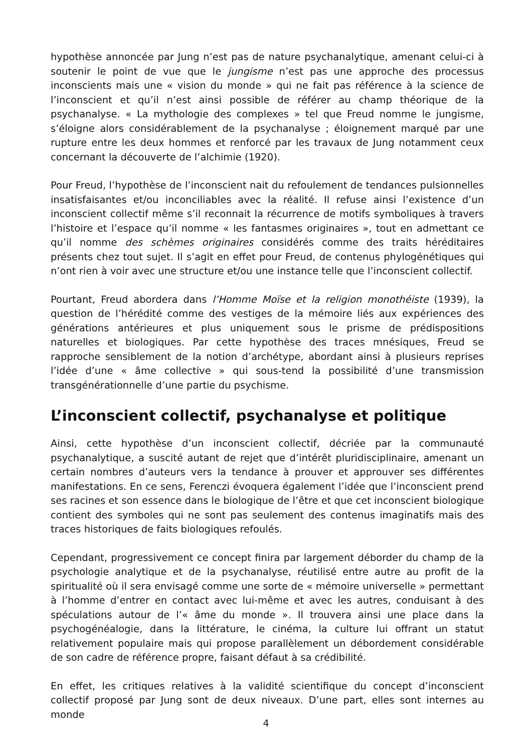hypothèse annoncée par Jung n’est pas de nature psychanalytique, amenant celui-ci à soutenir le point de vue que le jungisme n’est pas une approche des processus inconscients mais une « vision du monde » qui ne fait pas référence à la science de l’inconscient et qu’il n’est ainsi possible de référer au champ théorique de la psychanalyse. « La mythologie des complexes » tel que Freud nomme le jungisme, s’éloigne alors considérablement de la psychanalyse ; éloignement marqué par une rupture entre les deux hommes et renforcé par les travaux de Jung notamment ceux concernant la découverte de l’alchimie (1920).
Pour Freud, l’hypothèse de l’inconscient nait du refoulement de tendances pulsionnelles insatisfaisantes et/ou inconciliables avec la réalité. Il refuse ainsi l’existence d’un inconscient collectif même s’il reconnait la récurrence de motifs symboliques à travers l’histoire et l’espace qu’il nomme « les fantasmes originaires », tout en admettant ce qu’il nomme des schèmes originaires considérés comme des traits héréditaires présents chez tout sujet. Il s’agit en effet pour Freud, de contenus phylogénétiques qui n’ont rien à voir avec une structure et/ou une instance telle que l’inconscient collectif.
Pourtant, Freud abordera dans l’Homme Moïse et la religion monothéiste (1939), la question de l’hérédité comme des vestiges de la mémoire liés aux expériences des générations antérieures et plus uniquement sous le prisme de prédispositions naturelles et biologiques. Par cette hypothèse des traces mnésiques, Freud se rapproche sensiblement de la notion d’archétype, abordant ainsi à plusieurs reprises l’idée d’une « âme collective » qui sous-tend la possibilité d’une transmission transgénérationnelle d’une partie du psychisme.
L’inconscient collectif, psychanalyse et politique
Ainsi, cette hypothèse d’un inconscient collectif, décriée par la communauté psychanalytique, a suscité autant de rejet que d’intérêt pluridisciplinaire, amenant un certain nombres d’auteurs vers la tendance à prouver et approuver ses différentes manifestations. En ce sens, Ferenczi évoquera également l’idée que l’inconscient prend ses racines et son essence dans le biologique de l’être et que cet inconscient biologique contient des symboles qui ne sont pas seulement des contenus imaginatifs mais des traces historiques de faits biologiques refoulés.
Cependant, progressivement ce concept finira par largement déborder du champ de la psychologie analytique et de la psychanalyse, réutilisé entre autre au profit de la spiritualité où il sera envisagé comme une sorte de « mémoire universelle » permettant à l’homme d’entrer en contact avec lui-même et avec les autres, conduisant à des spéculations autour de l’« âme du monde ». Il trouvera ainsi une place dans la psychogénéalogie, dans la littérature, le cinéma, la culture lui offrant un statut relativement populaire mais qui propose parallèlement un débordement considérable de son cadre de référence propre, faisant défaut à sa crédibilité.
En effet, les critiques relatives à la validité scientifique du concept d’inconscient collectif proposé par Jung sont de deux niveaux. D’une part, elles sont internes au monde
4